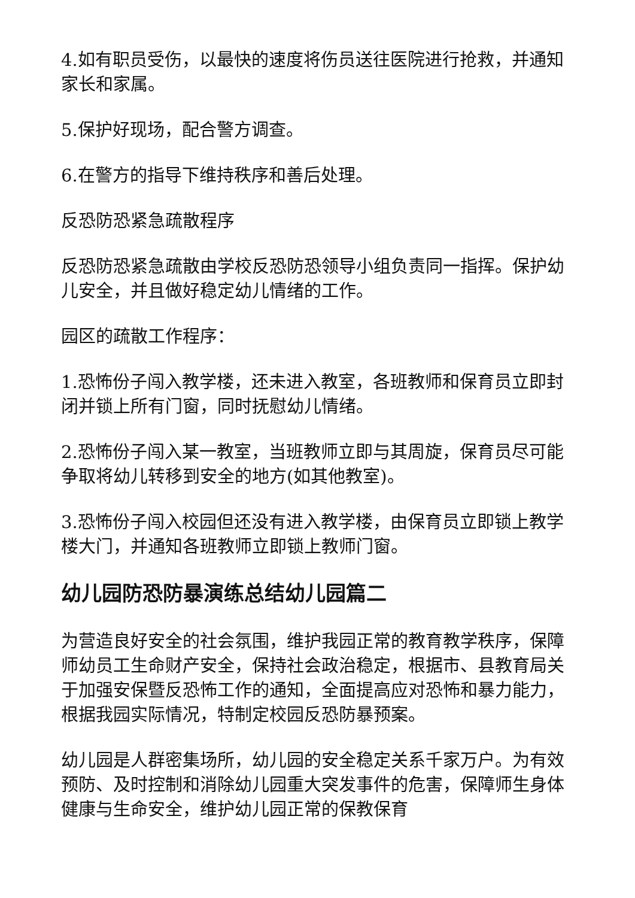4.如有职员受伤，以最快的速度将伤员送往医院进行抢救，并通知家长和家属。
5.保护好现场，配合警方调查。
6.在警方的指导下维持秩序和善后处理。
反恐防恐紧急疏散程序
反恐防恐紧急疏散由学校反恐防恐领导小组负责同一指挥。保护幼儿安全，并且做好稳定幼儿情绪的工作。
园区的疏散工作程序：
1.恐怖份子闯入教学楼，还未进入教室，各班教师和保育员立即封闭并锁上所有门窗，同时抚慰幼儿情绪。
2.恐怖份子闯入某一教室，当班教师立即与其周旋，保育员尽可能争取将幼儿转移到安全的地方(如其他教室)。
3.恐怖份子闯入校园但还没有进入教学楼，由保育员立即锁上教学楼大门，并通知各班教师立即锁上教师门窗。
幼儿园防恐防暴演练总结幼儿园篇二
为营造良好安全的社会氛围，维护我园正常的教育教学秩序，保障师幼员工生命财产安全，保持社会政治稳定，根据市、县教育局关于加强安保暨反恐怖工作的通知，全面提高应对恐怖和暴力能力，根据我园实际情况，特制定校园反恐防暴预案。
幼儿园是人群密集场所，幼儿园的安全稳定关系千家万户。为有效预防、及时控制和消除幼儿园重大突发事件的危害，保障师生身体健康与生命安全，维护幼儿园正常的保教保育